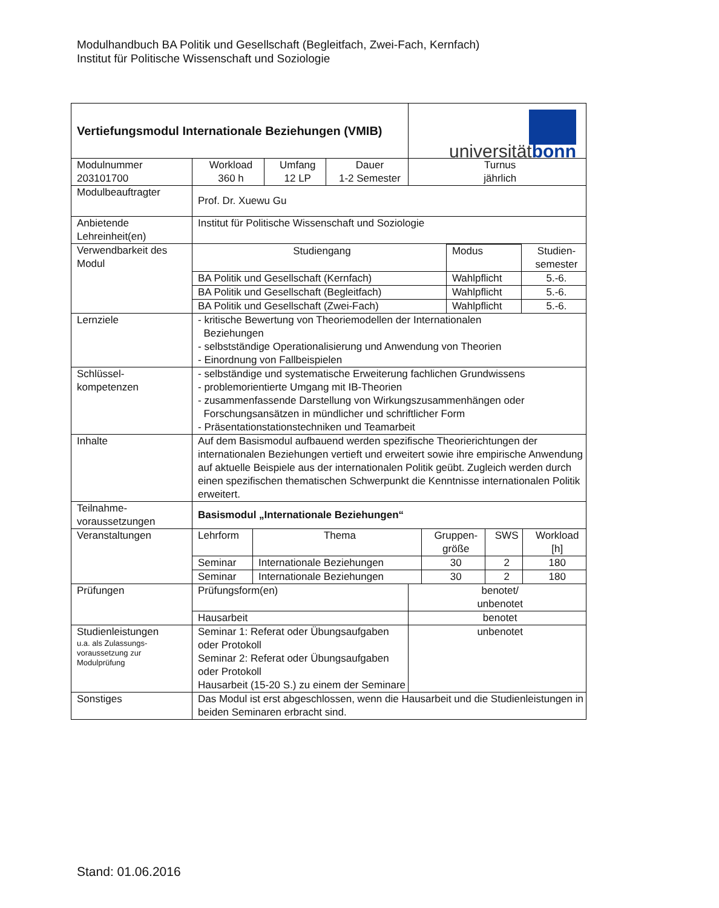Modulhandbuch BA Politik und Gesellschaft (Begleitfach, Zwei-Fach, Kernfach)
Institut für Politische Wissenschaft und Soziologie
| Vertiefungsmodul Internationale Beziehungen (VMIB) | | | | universität bonn |
| Modulnummer 203101700 | Workload 360 h | Umfang 12 LP | Dauer 1-2 Semester | Turnus jährlich |
| Modulbeauftragter | Prof. Dr. Xuewu Gu | | | |
| Anbietende Lehreinheit(en) | Institut für Politische Wissenschaft und Soziologie | | | |
| Verwendbarkeit des Modul | / Studiengang / Modus / Studien- semester / / BA Politik und Gesellschaft (Kernfach) / Wahlpflicht / 5.-6. / / BA Politik und Gesellschaft (Begleitfach) / Wahlpflicht / 5.-6. / / BA Politik und Gesellschaft (Zwei-Fach) / Wahlpflicht / 5.-6. / | | | |
| Lernziele | - kritische Bewertung von Theoriemodellen der Internationalen Beziehungen - selbstständige Operationalisierung und Anwendung von Theorien - Einordnung von Fallbeispielen | | | |
| Schlüssel- kompetenzen | - selbständige und systematische Erweiterung fachlichen Grundwissens - problemorientierte Umgang mit IB-Theorien - zusammenfassende Darstellung von Wirkungszusammenhängen oder Forschungsansätzen in mündlicher und schriftlicher Form - Präsentationstationstechniken und Teamarbeit | | | |
| Inhalte | Auf dem Basismodul aufbauend werden spezifische Theorierichtungen der internationalen Beziehungen vertieft und erweitert sowie ihre empirische Anwendung auf aktuelle Beispiele aus der internationalen Politik geübt. Zugleich werden durch einen spezifischen thematischen Schwerpunkt die Kenntnisse internationalen Politik erweitert. | | | |
| Teilnahme- voraussetzungen | Basismodul „Internationale Beziehungen“ | | | |
| Veranstaltungen | / Lehrform / Thema / Gruppen- größe / SWS / Workload [h] / / Seminar / Internationale Beziehungen / 30 / 2 / 180 / / Seminar / Internationale Beziehungen / 30 / 2 / 180 / | | | |
| Prüfungen | Prüfungsform(en) | | | benotet/ unbenotet |
| | Hausarbeit | | | benotet |
| Studienleistungen u.a. als Zulassungs- voraussetzung zur Modulprüfung | Seminar 1: Referat oder Übungsaufgaben oder Protokoll Seminar 2: Referat oder Übungsaufgaben oder Protokoll Hausarbeit (15-20 S.) zu einem der Seminare | | | unbenotet |
| Sonstiges | Das Modul ist erst abgeschlossen, wenn die Hausarbeit und die Studienleistungen in beiden Seminaren erbracht sind. | | | |
Stand: 01.06.2016